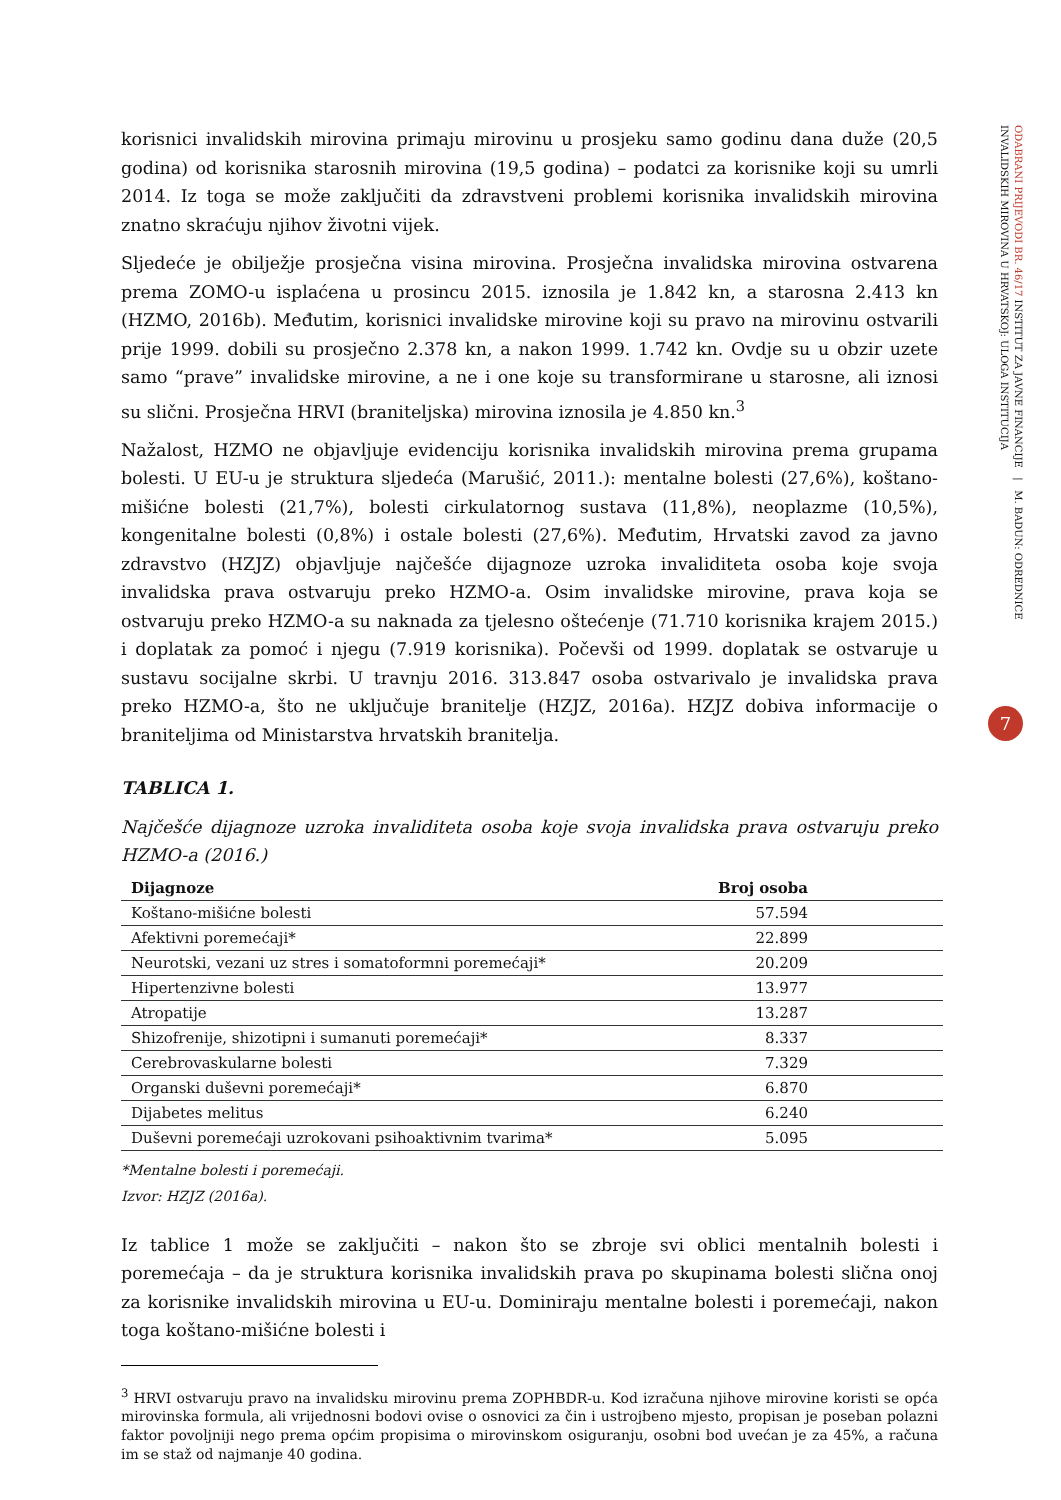korisnici invalidskih mirovina primaju mirovinu u prosjeku samo godinu dana duže (20,5 godina) od korisnika starosnih mirovina (19,5 godina) – podatci za korisnike koji su umrli 2014. Iz toga se može zaključiti da zdravstveni problemi korisnika invalidskih mirovina znatno skraćuju njihov životni vijek.
Sljedeće je obilježje prosječna visina mirovina. Prosječna invalidska mirovina ostvarena prema ZOMO-u isplaćena u prosincu 2015. iznosila je 1.842 kn, a starosna 2.413 kn (HZMO, 2016b). Međutim, korisnici invalidske mirovine koji su pravo na mirovinu ostvarili prije 1999. dobili su prosječno 2.378 kn, a nakon 1999. 1.742 kn. Ovdje su u obzir uzete samo “prave” invalidske mirovine, a ne i one koje su transformirane u starosne, ali iznosi su slični. Prosječna HRVI (braniteljska) mirovina iznosila je 4.850 kn.<sup>3</sup>
Nažalost, HZMO ne objavljuje evidenciju korisnika invalidskih mirovina prema grupama bolesti. U EU-u je struktura sljedeća (Marušić, 2011.): mentalne bolesti (27,6%), koštano-mišićne bolesti (21,7%), bolesti cirkulatornog sustava (11,8%), neoplazme (10,5%), kongenitalne bolesti (0,8%) i ostale bolesti (27,6%). Međutim, Hrvatski zavod za javno zdravstvo (HZJZ) objavljuje najčešće dijagnoze uzroka invaliditeta osoba koje svoja invalidska prava ostvaruju preko HZMO-a. Osim invalidske mirovine, prava koja se ostvaruju preko HZMO-a su naknada za tjelesno oštećenje (71.710 korisnika krajem 2015.) i doplatak za pomoć i njegu (7.919 korisnika). Počevši od 1999. doplatak se ostvaruje u sustavu socijalne skrbi. U travnju 2016. 313.847 osoba ostvarivalo je invalidska prava preko HZMO-a, što ne uključuje branitelje (HZJZ, 2016a). HZJZ dobiva informacije o braniteljima od Ministarstva hrvatskih branitelja.
TABLICA 1.
Najčešće dijagnoze uzroka invaliditeta osoba koje svoja invalidska prava ostvaruju preko HZMO-a (2016.)
| Dijagnoze | Broj osoba |
| --- | --- |
| Koštano-mišićne bolesti | 57.594 |
| Afektivni poremećaji* | 22.899 |
| Neurotski, vezani uz stres i somatoformni poremećaji* | 20.209 |
| Hipertenzivne bolesti | 13.977 |
| Atropatije | 13.287 |
| Shizofrenije, shizotipni i sumanuti poremećaji* | 8.337 |
| Cerebrovaskularne bolesti | 7.329 |
| Organski duševni poremećaji* | 6.870 |
| Dijabetes melitus | 6.240 |
| Duševni poremećaji uzrokovani psihoaktivnim tvarima* | 5.095 |
*Mentalne bolesti i poremećaji.
Izvor: HZJZ (2016a).
Iz tablice 1 može se zaključiti – nakon što se zbroje svi oblici mentalnih bolesti i poremećaja – da je struktura korisnika invalidskih prava po skupinama bolesti slična onoj za korisnike invalidskih mirovina u EU-u. Dominiraju mentalne bolesti i poremećaji, nakon toga koštano-mišićne bolesti i
<sup>3</sup> HRVI ostvaruju pravo na invalidsku mirovinu prema ZOPHBDR-u. Kod izračuna njihove mirovine koristi se opća mirovinska formula, ali vrijednosni bodovi ovise o osnovici za čin i ustrojbeno mjesto, propisan je poseban polazni faktor povoljniji nego prema općim propisima o mirovinskom osiguranju, osobni bod uvećan je za 45%, a računa im se staž od najmanje 40 godina.
ODABRANI PRIJEVODI BR. 46/17 INSTITUT ZA JAVNE FINANCIJE | M. BADUN: ODREDNICE INVALIDSKIH MIROVINA U HRVATSKOJ: ULOGA INSTITUCIJA
7